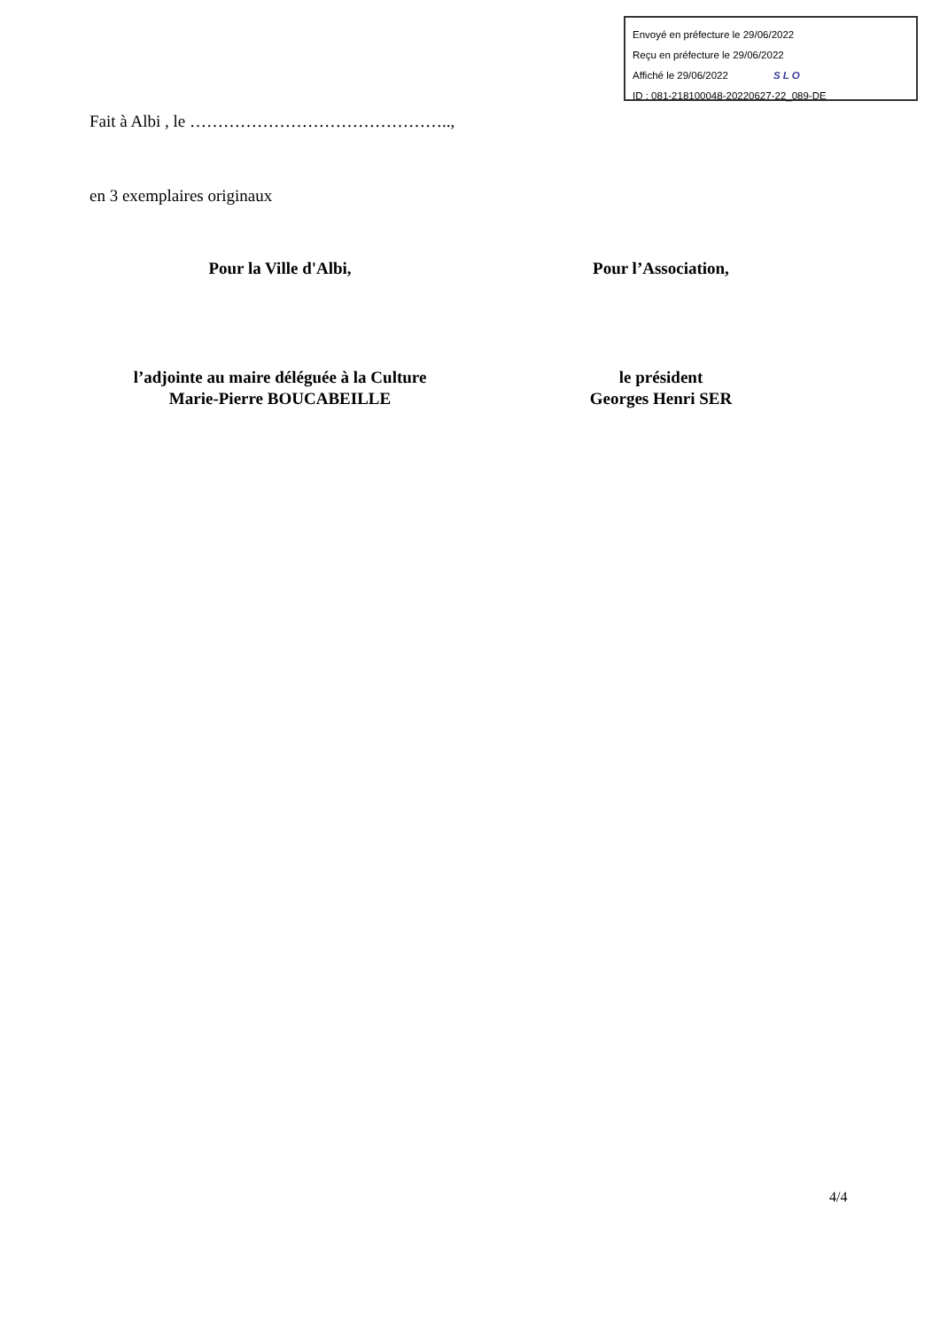Envoyé en préfecture le 29/06/2022
Reçu en préfecture le 29/06/2022
Affiché le 29/06/2022 SLO
ID : 081-218100048-20220627-22_089-DE
Fait à Albi , le ………………………………………..,
en 3 exemplaires originaux
Pour la Ville d'Albi, Pour l’Association,
l’adjointe au maire déléguée à la Culture
Marie-Pierre BOUCABEILLE
le président
Georges Henri SER
4/4